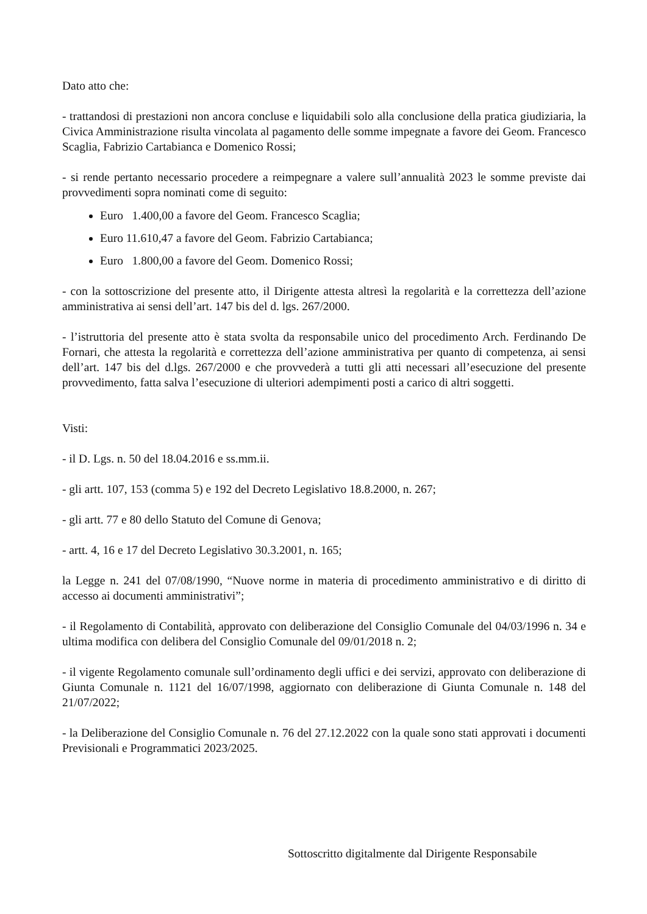Dato atto che:
- trattandosi di prestazioni non ancora concluse e liquidabili solo alla conclusione della pratica giudiziaria, la Civica Amministrazione risulta vincolata al pagamento delle somme impegnate a favore dei Geom. Francesco Scaglia, Fabrizio Cartabianca e Domenico Rossi;
- si rende pertanto necessario procedere a reimpegnare a valere sull’annualità 2023 le somme previste dai provvedimenti sopra nominati come di seguito:
Euro 1.400,00 a favore del Geom. Francesco Scaglia;
Euro 11.610,47 a favore del Geom. Fabrizio Cartabianca;
Euro 1.800,00 a favore del Geom. Domenico Rossi;
- con la sottoscrizione del presente atto, il Dirigente attesta altresì la regolarità e la correttezza dell’azione amministrativa ai sensi dell’art. 147 bis del d. lgs. 267/2000.
- l’istruttoria del presente atto è stata svolta da responsabile unico del procedimento Arch. Ferdinando De Fornari, che attesta la regolarità e correttezza dell’azione amministrativa per quanto di competenza, ai sensi dell’art. 147 bis del d.lgs. 267/2000 e che provvederà a tutti gli atti necessari all’esecuzione del presente provvedimento, fatta salva l’esecuzione di ulteriori adempimenti posti a carico di altri soggetti.
Visti:
- il D. Lgs. n. 50 del 18.04.2016 e ss.mm.ii.
- gli artt. 107, 153 (comma 5) e 192 del Decreto Legislativo 18.8.2000, n. 267;
- gli artt. 77 e 80 dello Statuto del Comune di Genova;
- artt. 4, 16 e 17 del Decreto Legislativo 30.3.2001, n. 165;
la Legge n. 241 del 07/08/1990, “Nuove norme in materia di procedimento amministrativo e di diritto di accesso ai documenti amministrativi”;
- il Regolamento di Contabilità, approvato con deliberazione del Consiglio Comunale del 04/03/1996 n. 34 e ultima modifica con delibera del Consiglio Comunale del 09/01/2018 n. 2;
- il vigente Regolamento comunale sull’ordinamento degli uffici e dei servizi, approvato con deliberazione di Giunta Comunale n. 1121 del 16/07/1998, aggiornato con deliberazione di Giunta Comunale n. 148 del 21/07/2022;
- la Deliberazione del Consiglio Comunale n. 76 del 27.12.2022 con la quale sono stati approvati i documenti Previsionali e Programmatici 2023/2025.
Sottoscritto digitalmente dal Dirigente Responsabile